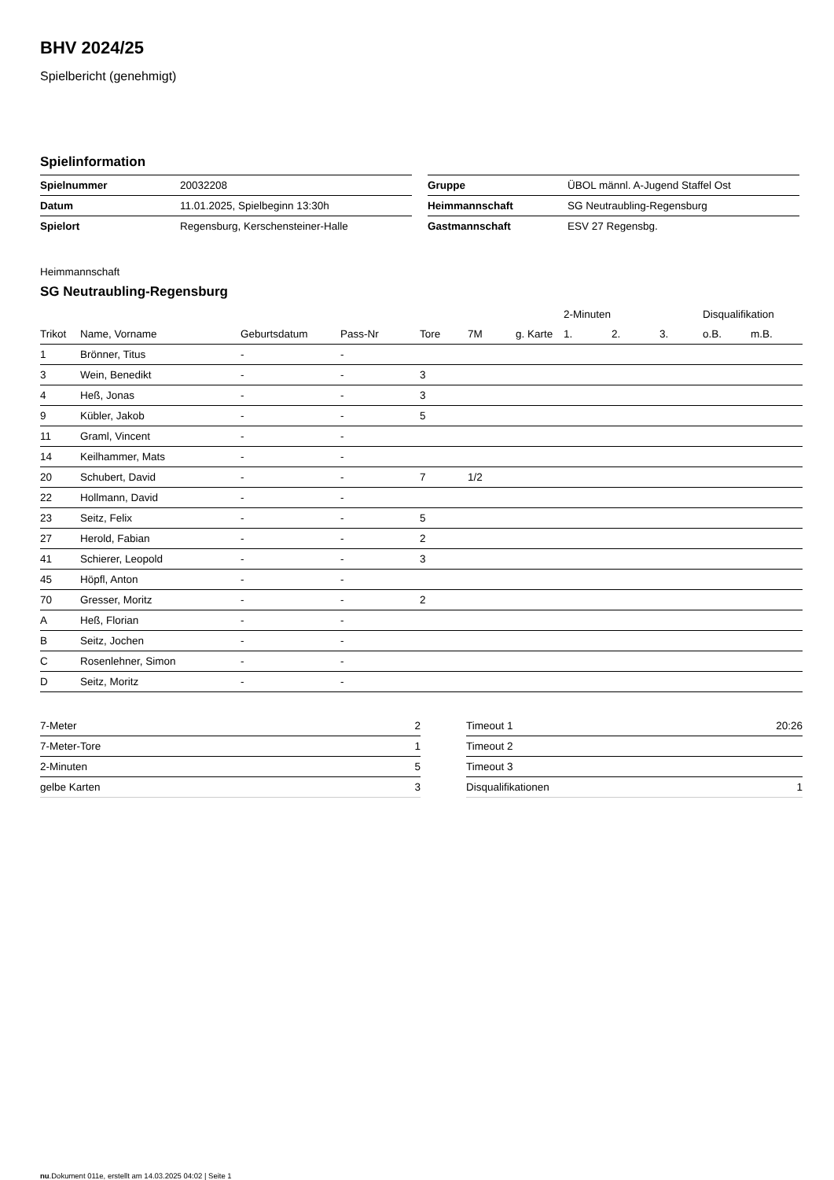BHV 2024/25
Spielbericht (genehmigt)
Spielinformation
| Spielnummer | 20032208 |
| Datum | 11.01.2025, Spielbeginn 13:30h |
| Spielort | Regensburg, Kerschensteiner-Halle |
| Gruppe | ÜBOL männl. A-Jugend Staffel Ost |
| Heimmannschaft | SG Neutraubling-Regensburg |
| Gastmannschaft | ESV 27 Regensbg. |
Heimmannschaft
SG Neutraubling-Regensburg
| | | | | | | | 2-Minuten | | | Disqualifikation | |
| --- | --- | --- | --- | --- | --- | --- | --- | --- | --- | --- | --- |
| Trikot | Name, Vorname | Geburtsdatum | Pass-Nr | Tore | 7M | g. Karte | 1. | 2. | 3. | o.B. | m.B. |
| 1 | Brönner, Titus | - | - | | | | | | | | |
| 3 | Wein, Benedikt | - | - | 3 | | | | | | | |
| 4 | Heß, Jonas | - | - | 3 | | | | | | | |
| 9 | Kübler, Jakob | - | - | 5 | | | | | | | |
| 11 | Graml, Vincent | - | - | | | | | | | | |
| 14 | Keilhammer, Mats | - | - | | | | | | | | |
| 20 | Schubert, David | - | - | 7 | 1/2 | | | | | | |
| 22 | Hollmann, David | - | - | | | | | | | | |
| 23 | Seitz, Felix | - | - | 5 | | | | | | | |
| 27 | Herold, Fabian | - | - | 2 | | | | | | | |
| 41 | Schierer, Leopold | - | - | 3 | | | | | | | |
| 45 | Höpfl, Anton | - | - | | | | | | | | |
| 70 | Gresser, Moritz | - | - | 2 | | | | | | | |
| A | Heß, Florian | - | - | | | | | | | | |
| B | Seitz, Jochen | - | - | | | | | | | | |
| C | Rosenlehner, Simon | - | - | | | | | | | | |
| D | Seitz, Moritz | - | - | | | | | | | | |
| 7-Meter | 2 |
| 7-Meter-Tore | 1 |
| 2-Minuten | 5 |
| gelbe Karten | 3 |
| Timeout 1 | 20:26 |
| Timeout 2 | |
| Timeout 3 | |
| Disqualifikationen | 1 |
nu.Dokument 011e, erstellt am 14.03.2025 04:02 | Seite 1